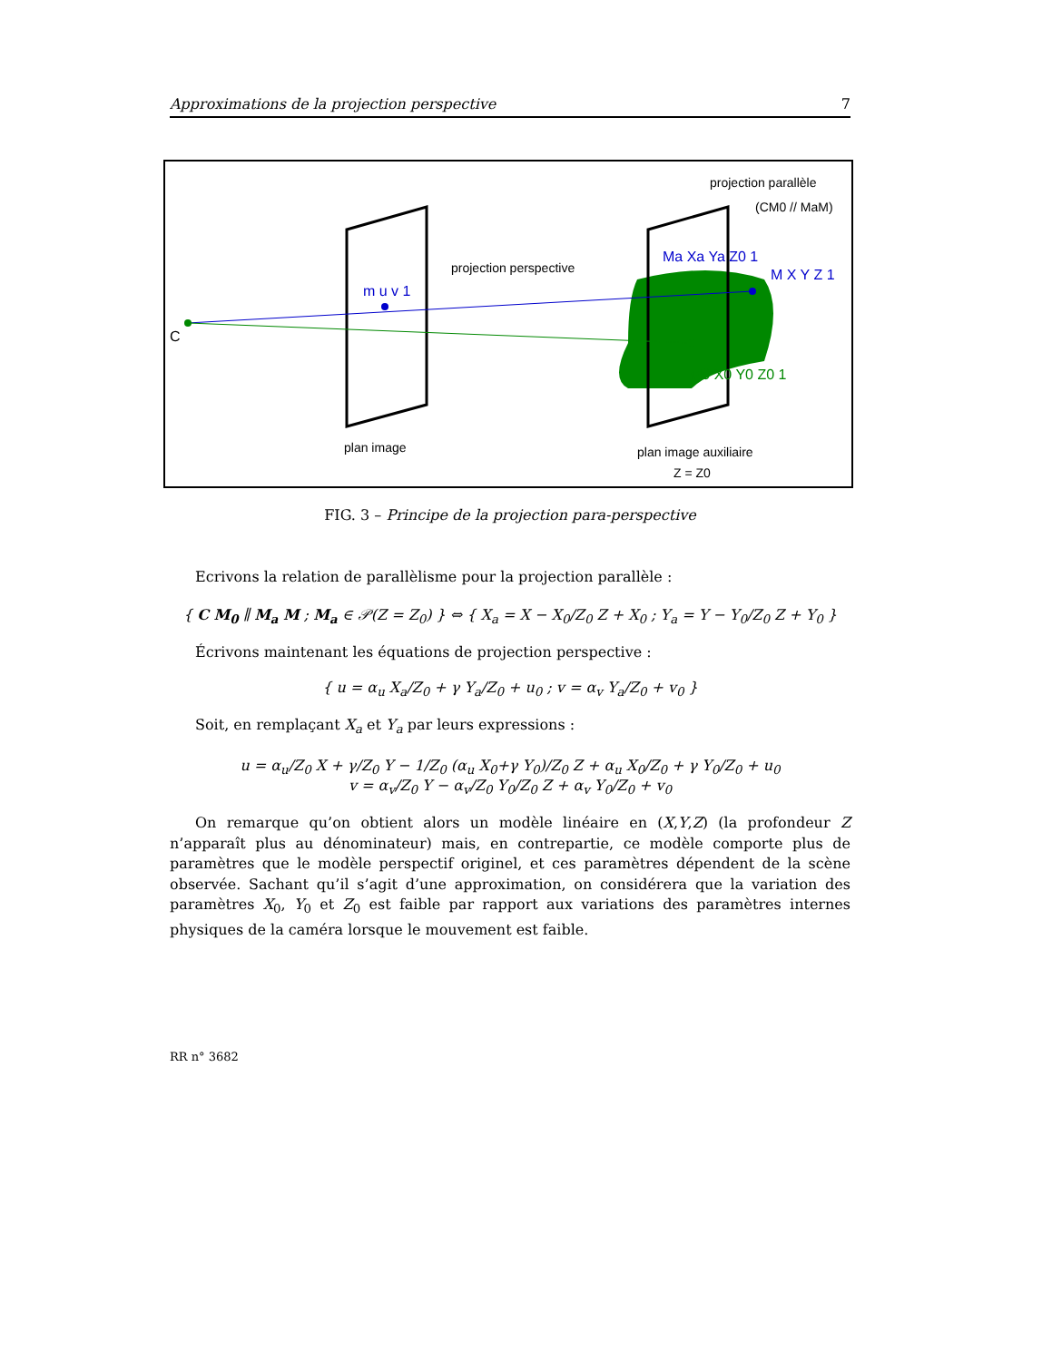Approximations de la projection perspective 7
C
m u v 1
projection perspective
projection parallèle
(CM0 // MaM)
Ma Xa Ya Z0 1
M X Y Z 1
M0 X0 Y0 Z0 1
plan image
plan image auxiliaire
Z = Z0
FIG. 3 – Principe de la projection para-perspective
Ecrivons la relation de parallèlisme pour la projection parallèle :
{ C M<sub>0</sub> ∥ M<sub>a</sub> M ; M<sub>a</sub> ∈ 𝒫(Z = Z<sub>0</sub>) } ⇔ { X<sub>a</sub> = X − X<sub>0</sub>/Z<sub>0</sub> Z + X<sub>0</sub> ; Y<sub>a</sub> = Y − Y<sub>0</sub>/Z<sub>0</sub> Z + Y<sub>0</sub> }
Écrivons maintenant les équations de projection perspective :
{ u = α<sub>u</sub> X<sub>a</sub>/Z<sub>0</sub> + γ Y<sub>a</sub>/Z<sub>0</sub> + u<sub>0</sub> ; v = α<sub>v</sub> Y<sub>a</sub>/Z<sub>0</sub> + v<sub>0</sub> }
Soit, en remplaçant X<sub>a</sub> et Y<sub>a</sub> par leurs expressions :
u = α<sub>u</sub>/Z<sub>0</sub> X + γ/Z<sub>0</sub> Y − 1/Z<sub>0</sub> (α<sub>u</sub> X<sub>0</sub>+γ Y<sub>0</sub>)/Z<sub>0</sub> Z + α<sub>u</sub> X<sub>0</sub>/Z<sub>0</sub> + γ Y<sub>0</sub>/Z<sub>0</sub> + u<sub>0</sub>
v = α<sub>v</sub>/Z<sub>0</sub> Y − α<sub>v</sub>/Z<sub>0</sub> Y<sub>0</sub>/Z<sub>0</sub> Z + α<sub>v</sub> Y<sub>0</sub>/Z<sub>0</sub> + v<sub>0</sub>
On remarque qu’on obtient alors un modèle linéaire en (X,Y,Z) (la profondeur Z n’apparaît plus au dénominateur) mais, en contrepartie, ce modèle comporte plus de paramètres que le modèle perspectif originel, et ces paramètres dépendent de la scène observée. Sachant qu’il s’agit d’une approximation, on considérera que la variation des paramètres X<sub>0</sub>, Y<sub>0</sub> et Z<sub>0</sub> est faible par rapport aux variations des paramètres internes physiques de la caméra lorsque le mouvement est faible.
RR n° 3682